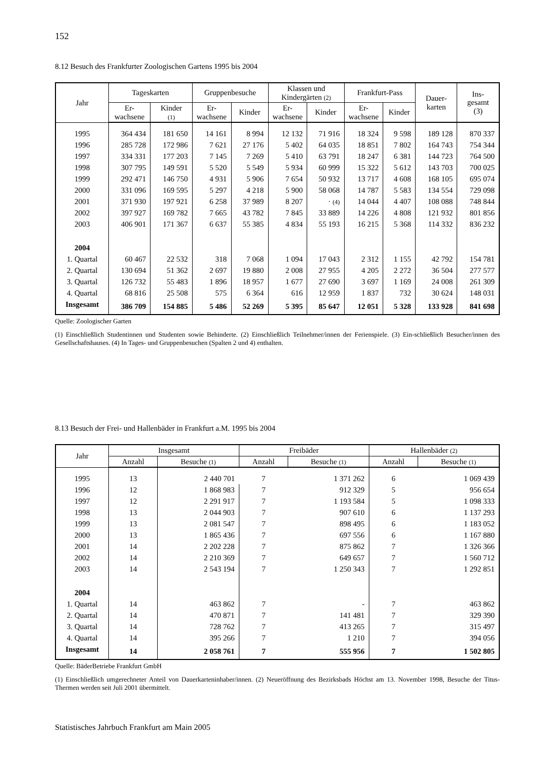152
8.12 Besuch des Frankfurter Zoologischen Gartens 1995 bis 2004
| Jahr | Tageskarten | | Gruppenbesuche | | Klassen und Kindergärten (2) | | Frankfurt-Pass | | Dauer- karten | Ins- gesamt (3) |
| --- | --- | --- | --- | --- | --- | --- | --- | --- | --- | --- |
| | Er- wachsene | Kinder (1) | Er- wachsene | Kinder | Er- wachsene | Kinder | Er- wachsene | Kinder | | |
| 1995 | 364 434 | 181 650 | 14 161 | 8 994 | 12 132 | 71 916 | 18 324 | 9 598 | 189 128 | 870 337 |
| 1996 | 285 728 | 172 986 | 7 621 | 27 176 | 5 402 | 64 035 | 18 851 | 7 802 | 164 743 | 754 344 |
| 1997 | 334 331 | 177 203 | 7 145 | 7 269 | 5 410 | 63 791 | 18 247 | 6 381 | 144 723 | 764 500 |
| 1998 | 307 795 | 149 591 | 5 520 | 5 549 | 5 934 | 60 999 | 15 322 | 5 612 | 143 703 | 700 025 |
| 1999 | 292 471 | 146 750 | 4 931 | 5 906 | 7 654 | 50 932 | 13 717 | 4 608 | 168 105 | 695 074 |
| 2000 | 331 096 | 169 595 | 5 297 | 4 218 | 5 900 | 58 068 | 14 787 | 5 583 | 134 554 | 729 098 |
| 2001 | 371 930 | 197 921 | 6 258 | 37 989 | 8 207 | · (4) | 14 044 | 4 407 | 108 088 | 748 844 |
| 2002 | 397 927 | 169 782 | 7 665 | 43 782 | 7 845 | 33 889 | 14 226 | 4 808 | 121 932 | 801 856 |
| 2003 | 406 901 | 171 367 | 6 637 | 55 385 | 4 834 | 55 193 | 16 215 | 5 368 | 114 332 | 836 232 |
| 2004 | | | | | | | | | | |
| 1. Quartal | 60 467 | 22 532 | 318 | 7 068 | 1 094 | 17 043 | 2 312 | 1 155 | 42 792 | 154 781 |
| 2. Quartal | 130 694 | 51 362 | 2 697 | 19 880 | 2 008 | 27 955 | 4 205 | 2 272 | 36 504 | 277 577 |
| 3. Quartal | 126 732 | 55 483 | 1 896 | 18 957 | 1 677 | 27 690 | 3 697 | 1 169 | 24 008 | 261 309 |
| 4. Quartal | 68 816 | 25 508 | 575 | 6 364 | 616 | 12 959 | 1 837 | 732 | 30 624 | 148 031 |
| Insgesamt | 386 709 | 154 885 | 5 486 | 52 269 | 5 395 | 85 647 | 12 051 | 5 328 | 133 928 | 841 698 |
Quelle: Zoologischer Garten
(1) Einschließlich Studentinnen und Studenten sowie Behinderte. (2) Einschließlich Teilnehmer/innen der Ferienspiele. (3) Ein-schließlich Besucher/innen des Gesellschaftshauses. (4) In Tages- und Gruppenbesuchen (Spalten 2 und 4) enthalten.
8.13 Besuch der Frei- und Hallenbäder in Frankfurt a.M. 1995 bis 2004
| Jahr | Insgesamt | | Freibäder | | Hallenbäder (2) | |
| --- | --- | --- | --- | --- | --- | --- |
| | Anzahl | Besuche (1) | Anzahl | Besuche (1) | Anzahl | Besuche (1) |
| 1995 | 13 | 2 440 701 | 7 | 1 371 262 | 6 | 1 069 439 |
| 1996 | 12 | 1 868 983 | 7 | 912 329 | 5 | 956 654 |
| 1997 | 12 | 2 291 917 | 7 | 1 193 584 | 5 | 1 098 333 |
| 1998 | 13 | 2 044 903 | 7 | 907 610 | 6 | 1 137 293 |
| 1999 | 13 | 2 081 547 | 7 | 898 495 | 6 | 1 183 052 |
| 2000 | 13 | 1 865 436 | 7 | 697 556 | 6 | 1 167 880 |
| 2001 | 14 | 2 202 228 | 7 | 875 862 | 7 | 1 326 366 |
| 2002 | 14 | 2 210 369 | 7 | 649 657 | 7 | 1 560 712 |
| 2003 | 14 | 2 543 194 | 7 | 1 250 343 | 7 | 1 292 851 |
| 2004 | | | | | | |
| 1. Quartal | 14 | 463 862 | 7 | - | 7 | 463 862 |
| 2. Quartal | 14 | 470 871 | 7 | 141 481 | 7 | 329 390 |
| 3. Quartal | 14 | 728 762 | 7 | 413 265 | 7 | 315 497 |
| 4. Quartal | 14 | 395 266 | 7 | 1 210 | 7 | 394 056 |
| Insgesamt | 14 | 2 058 761 | 7 | 555 956 | 7 | 1 502 805 |
Quelle: BäderBetriebe Frankfurt GmbH
(1) Einschließlich umgerechneter Anteil von Dauerkarteninhaber/innen. (2) Neueröffnung des Bezirksbads Höchst am 13. November 1998, Besuche der Titus-Thermen werden seit Juli 2001 übermittelt.
Statistisches Jahrbuch Frankfurt am Main 2005